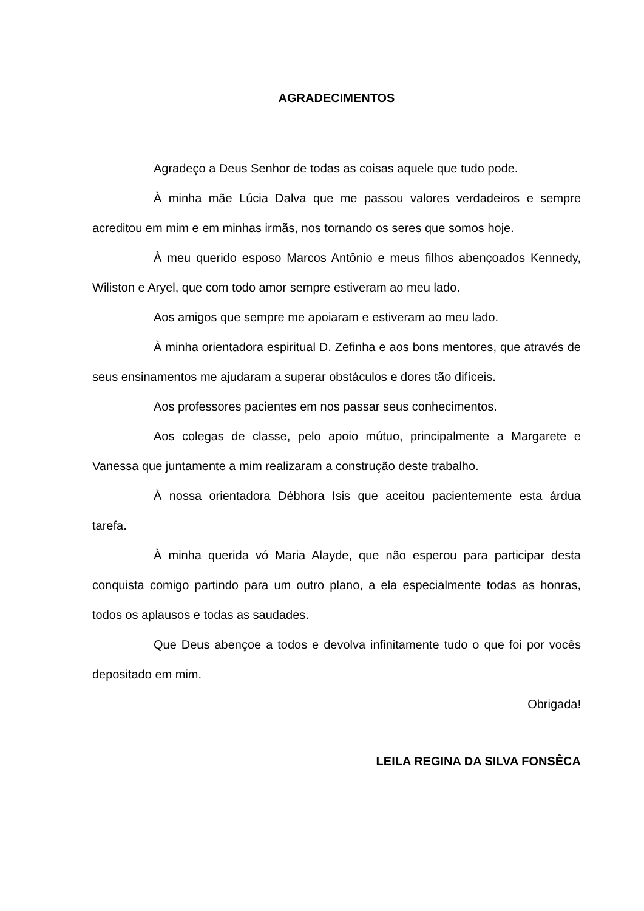AGRADECIMENTOS
Agradeço a Deus Senhor de todas as coisas aquele que tudo pode.
À minha mãe Lúcia Dalva que me passou valores verdadeiros e sempre acreditou em mim e em minhas irmãs, nos tornando os seres que somos hoje.
À meu querido esposo Marcos Antônio e meus filhos abençoados Kennedy, Wiliston e Aryel, que com todo amor sempre estiveram ao meu lado.
Aos amigos que sempre me apoiaram e estiveram ao meu lado.
À minha orientadora espiritual D. Zefinha e aos bons mentores, que através de seus ensinamentos me ajudaram a superar obstáculos e dores tão difíceis.
Aos professores pacientes em nos passar seus conhecimentos.
Aos colegas de classe, pelo apoio mútuo, principalmente a Margarete e Vanessa que juntamente a mim realizaram a construção deste trabalho.
À nossa orientadora Débhora Isis que aceitou pacientemente esta árdua tarefa.
À minha querida vó Maria Alayde, que não esperou para participar desta conquista comigo partindo para um outro plano, a ela especialmente todas as honras, todos os aplausos e todas as saudades.
Que Deus abençoe a todos e devolva infinitamente tudo o que foi por vocês depositado em mim.
Obrigada!
LEILA REGINA DA SILVA FONSÊCA